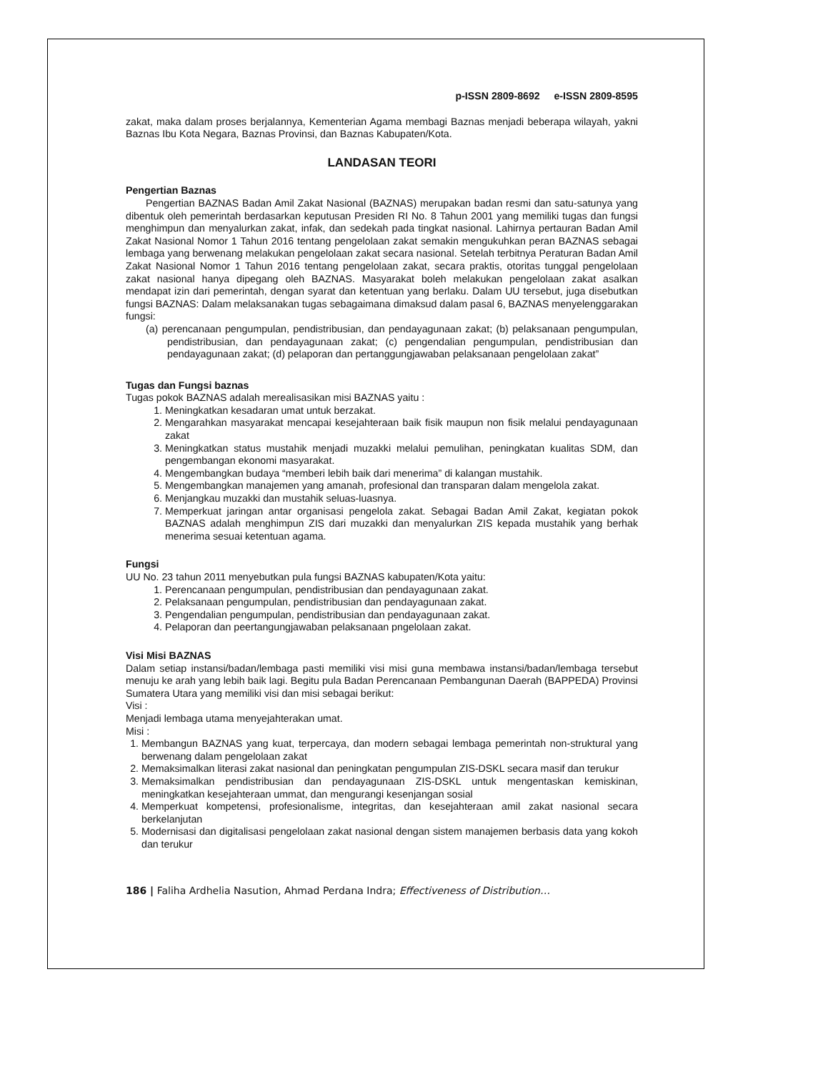p-ISSN 2809-8692 e-ISSN 2809-8595
zakat, maka dalam proses berjalannya, Kementerian Agama membagi Baznas menjadi beberapa wilayah, yakni Baznas Ibu Kota Negara, Baznas Provinsi, dan Baznas Kabupaten/Kota.
LANDASAN TEORI
Pengertian Baznas
Pengertian BAZNAS Badan Amil Zakat Nasional (BAZNAS) merupakan badan resmi dan satu-satunya yang dibentuk oleh pemerintah berdasarkan keputusan Presiden RI No. 8 Tahun 2001 yang memiliki tugas dan fungsi menghimpun dan menyalurkan zakat, infak, dan sedekah pada tingkat nasional. Lahirnya pertauran Badan Amil Zakat Nasional Nomor 1 Tahun 2016 tentang pengelolaan zakat semakin mengukuhkan peran BAZNAS sebagai lembaga yang berwenang melakukan pengelolaan zakat secara nasional. Setelah terbitnya Peraturan Badan Amil Zakat Nasional Nomor 1 Tahun 2016 tentang pengelolaan zakat, secara praktis, otoritas tunggal pengelolaan zakat nasional hanya dipegang oleh BAZNAS. Masyarakat boleh melakukan pengelolaan zakat asalkan mendapat izin dari pemerintah, dengan syarat dan ketentuan yang berlaku. Dalam UU tersebut, juga disebutkan fungsi BAZNAS: Dalam melaksanakan tugas sebagaimana dimaksud dalam pasal 6, BAZNAS menyelenggarakan fungsi:
(a) perencanaan pengumpulan, pendistribusian, dan pendayagunaan zakat; (b) pelaksanaan pengumpulan, pendistribusian, dan pendayagunaan zakat; (c) pengendalian pengumpulan, pendistribusian dan pendayagunaan zakat; (d) pelaporan dan pertanggungjawaban pelaksanaan pengelolaan zakat”
Tugas dan Fungsi baznas
Tugas pokok BAZNAS adalah merealisasikan misi BAZNAS yaitu :
1. Meningkatkan kesadaran umat untuk berzakat.
2. Mengarahkan masyarakat mencapai kesejahteraan baik fisik maupun non fisik melalui pendayagunaan zakat
3. Meningkatkan status mustahik menjadi muzakki melalui pemulihan, peningkatan kualitas SDM, dan pengembangan ekonomi masyarakat.
4. Mengembangkan budaya “memberi lebih baik dari menerima” di kalangan mustahik.
5. Mengembangkan manajemen yang amanah, profesional dan transparan dalam mengelola zakat.
6. Menjangkau muzakki dan mustahik seluas-luasnya.
7. Memperkuat jaringan antar organisasi pengelola zakat. Sebagai Badan Amil Zakat, kegiatan pokok BAZNAS adalah menghimpun ZIS dari muzakki dan menyalurkan ZIS kepada mustahik yang berhak menerima sesuai ketentuan agama.
Fungsi
UU No. 23 tahun 2011 menyebutkan pula fungsi BAZNAS kabupaten/Kota yaitu:
1. Perencanaan pengumpulan, pendistribusian dan pendayagunaan zakat.
2. Pelaksanaan pengumpulan, pendistribusian dan pendayagunaan zakat.
3. Pengendalian pengumpulan, pendistribusian dan pendayagunaan zakat.
4. Pelaporan dan peertangungjawaban pelaksanaan pngelolaan zakat.
Visi Misi BAZNAS
Dalam setiap instansi/badan/lembaga pasti memiliki visi misi guna membawa instansi/badan/lembaga tersebut menuju ke arah yang lebih baik lagi. Begitu pula Badan Perencanaan Pembangunan Daerah (BAPPEDA) Provinsi Sumatera Utara yang memiliki visi dan misi sebagai berikut:
Visi :
Menjadi lembaga utama menyejahterakan umat.
Misi :
1. Membangun BAZNAS yang kuat, terpercaya, dan modern sebagai lembaga pemerintah non-struktural yang berwenang dalam pengelolaan zakat
2. Memaksimalkan literasi zakat nasional dan peningkatan pengumpulan ZIS-DSKL secara masif dan terukur
3. Memaksimalkan pendistribusian dan pendayagunaan ZIS-DSKL untuk mengentaskan kemiskinan, meningkatkan kesejahteraan ummat, dan mengurangi kesenjangan sosial
4. Memperkuat kompetensi, profesionalisme, integritas, dan kesejahteraan amil zakat nasional secara berkelanjutan
5. Modernisasi dan digitalisasi pengelolaan zakat nasional dengan sistem manajemen berbasis data yang kokoh dan terukur
186 | Faliha Ardhelia Nasution, Ahmad Perdana Indra; Effectiveness of Distribution…